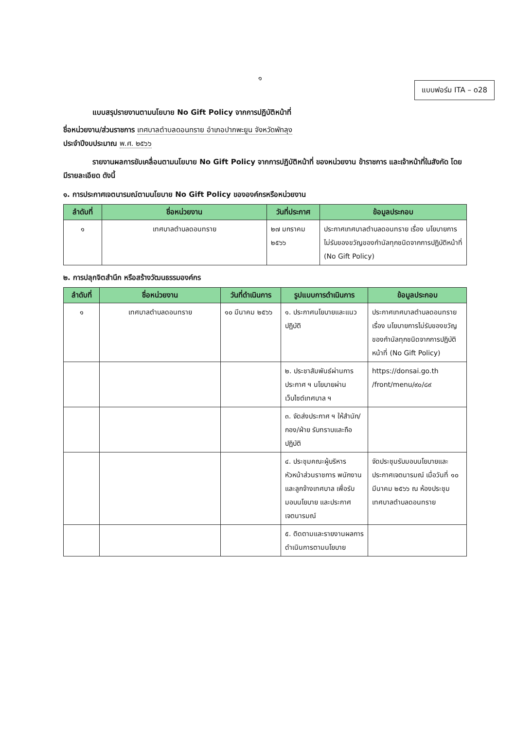๑
แบบฟอร์ม ITA – o28
แบบสรุปรายงานตามนโยบาย No Gift Policy จากการปฏิบัติหน้าที่
ชื่อหน่วยงาน/ส่วนราชการ เทศบาลตำบลดอนทราย อำเภอปากพะยูน จังหวัดพัทลุง
ประจำปีงบประมาณ พ.ศ. ๒๕๖๖
รายงานผลการขับเคลื่อนตามนโยบาย No Gift Policy จากการปฏิบัติหน้าที่ ของหน่วยงาน ข้าราชการ และเจ้าหน้าที่ในสังกัด โดยมีรายละเอียด ดังนี้
๑. การประกาศเจตนารมณ์ตามนโยบาย No Gift Policy ขององค์กรหรือหน่วยงาน
| ลำดับที่ | ชื่อหน่วยงาน | วันที่ประกาศ | ข้อมูลประกอบ |
| --- | --- | --- | --- |
| ๑ | เทศบาลตำบลดอนทราย | ๒๗ มกราคม ๒๕๖๖ | ประกาศเทศบาลตำบลดอนทราย เรื่อง นโยบายการไม่รับของขวัญของกำนัลทุกชนิดจากการปฏิบัติหน้าที่ (No Gift Policy) |
๒. การปลุกจิตสำนึก หรือสร้างวัฒนธรรมองค์กร
| ลำดับที่ | ชื่อหน่วยงาน | วันที่ดำเนินการ | รูปแบบการดำเนินการ | ข้อมูลประกอบ |
| --- | --- | --- | --- | --- |
| ๑ | เทศบาลตำบลดอนทราย | ๑๐ มีนาคม ๒๕๖๖ | ๑. ประกาศนโยบายและแนวปฏิบัติ | ประกาศเทศบาลตำบลดอนทราย เรื่อง นโยบายการไม่รับของขวัญของกำนัลทุกชนิดจากการปฏิบัติหน้าที่ (No Gift Policy) |
| | | | ๒. ประชาสัมพันธ์ผ่านการประกาศ ฯ นโยบายผ่านเว็บไซต์เทศบาล ฯ | https://donsai.go.th /front/menu/๙๐/๘๙ |
| | | | ๓. จัดส่งประกาศ ฯ ให้สำนัก/กอง/ฝ่าย รับทราบและถือปฏิบัติ | |
| | | | ๔. ประชุมคณะผู้บริหาร หัวหน้าส่วนราชการ พนักงานและลูกจ้างเทศบาล เพื่อรับมอบนโยบาย และประกาศเจตนารมณ์ | จัดประชุมรับมอบนโยบายและประกาศเจตนารมณ์ เมื่อวันที่ ๑๐ มีนาคม ๒๕๖๖ ณ ห้องประชุมเทศบาลตำบลดอนทราย |
| | | | ๕. ติดตามและรายงานผลการดำเนินการตามนโยบาย | |